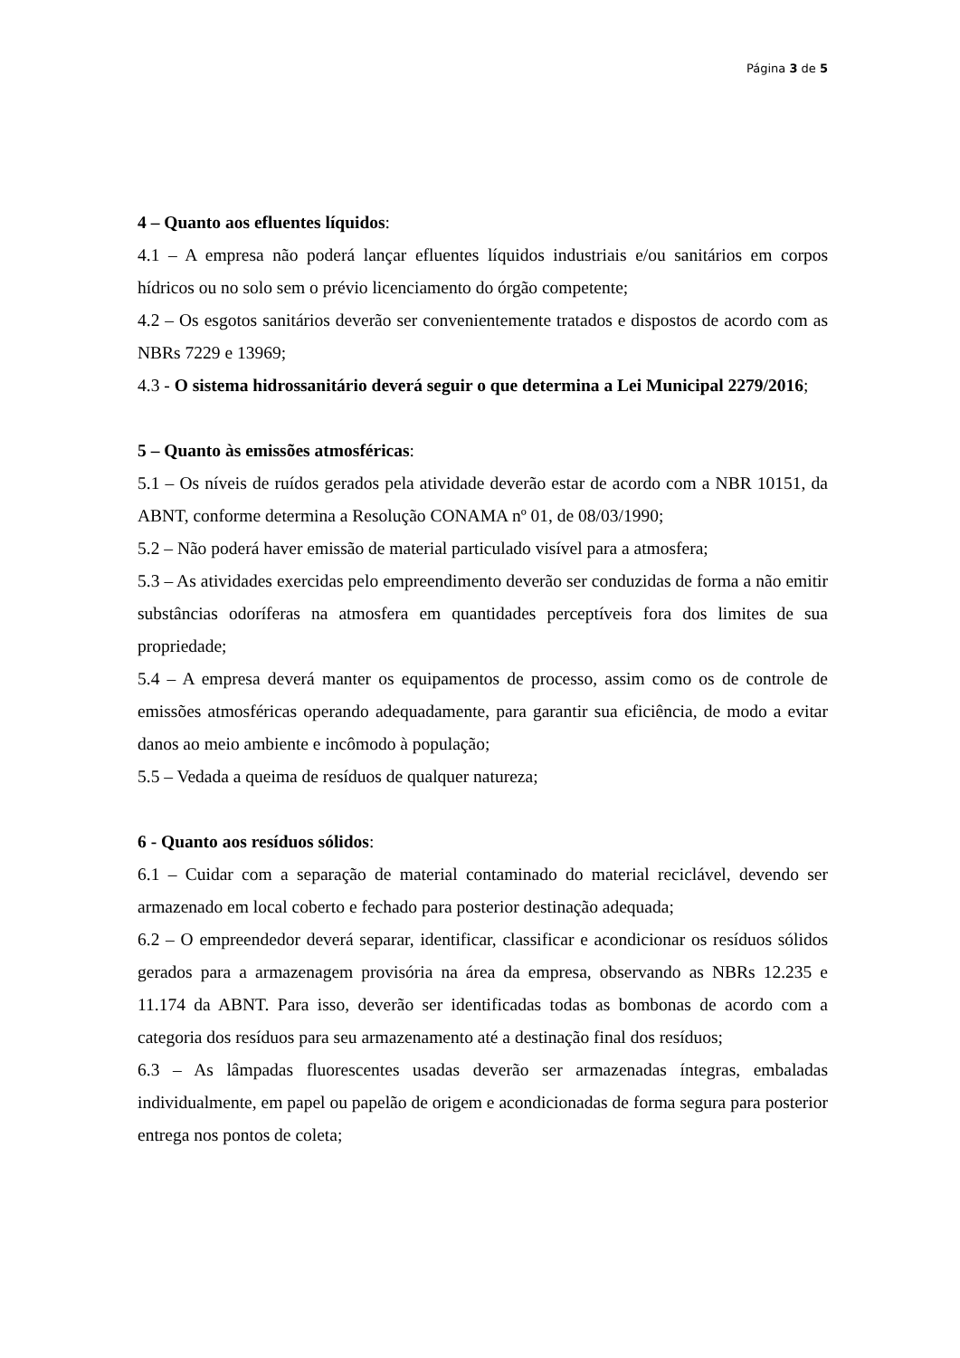Página 3 de 5
4 – Quanto aos efluentes líquidos:
4.1 – A empresa não poderá lançar efluentes líquidos industriais e/ou sanitários em corpos hídricos ou no solo sem o prévio licenciamento do órgão competente;
4.2 – Os esgotos sanitários deverão ser convenientemente tratados e dispostos de acordo com as NBRs 7229 e 13969;
4.3 - O sistema hidrossanitário deverá seguir o que determina a Lei Municipal 2279/2016;
5 – Quanto às emissões atmosféricas:
5.1 – Os níveis de ruídos gerados pela atividade deverão estar de acordo com a NBR 10151, da ABNT, conforme determina a Resolução CONAMA nº 01, de 08/03/1990;
5.2 – Não poderá haver emissão de material particulado visível para a atmosfera;
5.3 – As atividades exercidas pelo empreendimento deverão ser conduzidas de forma a não emitir substâncias odoríferas na atmosfera em quantidades perceptíveis fora dos limites de sua propriedade;
5.4 – A empresa deverá manter os equipamentos de processo, assim como os de controle de emissões atmosféricas operando adequadamente, para garantir sua eficiência, de modo a evitar danos ao meio ambiente e incômodo à população;
5.5 – Vedada a queima de resíduos de qualquer natureza;
6 - Quanto aos resíduos sólidos:
6.1 – Cuidar com a separação de material contaminado do material reciclável, devendo ser armazenado em local coberto e fechado para posterior destinação adequada;
6.2 – O empreendedor deverá separar, identificar, classificar e acondicionar os resíduos sólidos gerados para a armazenagem provisória na área da empresa, observando as NBRs 12.235 e 11.174 da ABNT. Para isso, deverão ser identificadas todas as bombonas de acordo com a categoria dos resíduos para seu armazenamento até a destinação final dos resíduos;
6.3 – As lâmpadas fluorescentes usadas deverão ser armazenadas íntegras, embaladas individualmente, em papel ou papelão de origem e acondicionadas de forma segura para posterior entrega nos pontos de coleta;